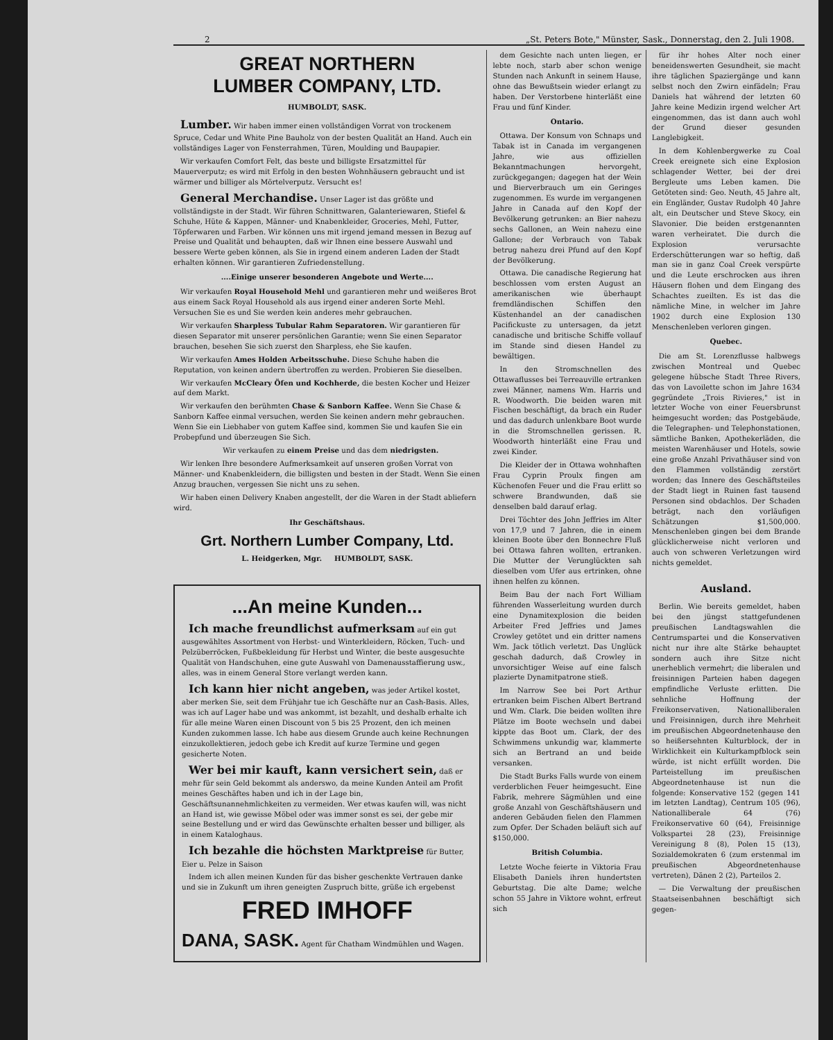2 „St. Peters Bote," Münster, Sask., Donnerstag, den 2. Juli 1908.
GREAT NORTHERN
LUMBER COMPANY, LTD.
HUMBOLDT, SASK.
Lumber. Wir haben immer einen vollständigen Vorrat von trockenem Spruce, Cedar und White Pine Bauholz von der besten Qualität an Hand. Auch ein vollständiges Lager von Fensterrahmen, Türen, Moulding und Baupapier.
Wir verkaufen Comfort Felt, das beste und billigste Ersatzmittel für Mauerverputz; es wird mit Erfolg in den besten Wohnhäusern gebraucht und ist wärmer und billiger als Mörtelverputz. Versucht es!
General Merchandise. Unser Lager ist das größte und vollständigste in der Stadt. Wir führen Schnittwaren, Galanteriewaren, Stiefel & Schuhe, Hüte & Kappen, Männer- und Knabenkleider, Groceries, Mehl, Futter, Töpferwaren und Farben. Wir können uns mit irgend jemand messen in Bezug auf Preise und Qualität und behaupten, daß wir Ihnen eine bessere Auswahl und bessere Werte geben können, als Sie in irgend einem anderen Laden der Stadt erhalten können. Wir garantieren Zufriedenstellung.
....Einige unserer besonderen Angebote und Werte....
Wir verkaufen Royal Household Mehl und garantieren mehr und weißeres Brot aus einem Sack Royal Household als aus irgend einer anderen Sorte Mehl. Versuchen Sie es und Sie werden kein anderes mehr gebrauchen.
Wir verkaufen Sharpless Tubular Rahm Separatoren. Wir garantieren für diesen Separator mit unserer persönlichen Garantie; wenn Sie einen Separator brauchen, besehen Sie sich zuerst den Sharpless, ehe Sie kaufen.
Wir verkaufen Ames Holden Arbeitsschuhe. Diese Schuhe haben die Reputation, von keinen andern übertroffen zu werden. Probieren Sie dieselben.
Wir verkaufen McCleary Öfen und Kochherde, die besten Kocher und Heizer auf dem Markt.
Wir verkaufen den berühmten Chase & Sanborn Kaffee. Wenn Sie Chase & Sanborn Kaffee einmal versuchen, werden Sie keinen andern mehr gebrauchen. Wenn Sie ein Liebhaber von gutem Kaffee sind, kommen Sie und kaufen Sie ein Probepfund und überzeugen Sie Sich.
Wir verkaufen zu einem Preise und das dem niedrigsten.
Wir lenken Ihre besondere Aufmerksamkeit auf unseren großen Vorrat von Männer- und Knabenkleidern, die billigsten und besten in der Stadt. Wenn Sie einen Anzug brauchen, vergessen Sie nicht uns zu sehen.
Wir haben einen Delivery Knaben angestellt, der die Waren in der Stadt abliefern wird.
Ihr Geschäftshaus.
Grt. Northern Lumber Company, Ltd.
L. Heidgerken, Mgr. HUMBOLDT, SASK.
...An meine Kunden...
Ich mache freundlichst aufmerksam auf ein gut ausgewähltes Assortment von Herbst- und Winterkleidern, Röcken, Tuch- und Pelzüberröcken, Fußbekleidung für Herbst und Winter, die beste ausgesuchte Qualität von Handschuhen, eine gute Auswahl von Damenausstaffierung usw., alles, was in einem General Store verlangt werden kann.
Ich kann hier nicht angeben, was jeder Artikel kostet, aber merken Sie, seit dem Frühjahr tue ich Geschäfte nur an Cash-Basis. Alles, was ich auf Lager habe und was ankommt, ist bezahlt, und deshalb erhalte ich für alle meine Waren einen Discount von 5 bis 25 Prozent, den ich meinen Kunden zukommen lasse. Ich habe aus diesem Grunde auch keine Rechnungen einzukollektieren, jedoch gebe ich Kredit auf kurze Termine und gegen gesicherte Noten.
Wer bei mir kauft, kann versichert sein, daß er mehr für sein Geld bekommt als anderswo, da meine Kunden Anteil am Profit meines Geschäftes haben und ich in der Lage bin, Geschäftsunannehmlichkeiten zu vermeiden. Wer etwas kaufen will, was nicht an Hand ist, wie gewisse Möbel oder was immer sonst es sei, der gebe mir seine Bestellung und er wird das Gewünschte erhalten besser und billiger, als in einem Kataloghaus.
Ich bezahle die höchsten Marktpreise für Butter, Eier u. Pelze in Saison
Indem ich allen meinen Kunden für das bisher geschenkte Vertrauen danke und sie in Zukunft um ihren geneigten Zuspruch bitte, grüße ich ergebenst
FRED IMHOFF
DANA, SASK. Agent für Chatham Windmühlen und Wagen.
dem Gesichte nach unten liegen, er lebte noch, starb aber schon wenige Stunden nach Ankunft in seinem Hause, ohne das Bewußtsein wieder erlangt zu haben. Der Verstorbene hinterläßt eine Frau und fünf Kinder.
Ontario.
Ottawa. Der Konsum von Schnaps und Tabak ist in Canada im vergangenen Jahre, wie aus offiziellen Bekanntmachungen hervorgeht, zurückgegangen; dagegen hat der Wein und Bierverbrauch um ein Geringes zugenommen. Es wurde im vergangenen Jahre in Canada auf den Kopf der Bevölkerung getrunken: an Bier nahezu sechs Gallonen, an Wein nahezu eine Gallone; der Verbrauch von Tabak betrug nahezu drei Pfund auf den Kopf der Bevölkerung.
Ottawa. Die canadische Regierung hat beschlossen vom ersten August an amerikanischen wie überhaupt fremdländischen Schiffen den Küstenhandel an der canadischen Pacifickuste zu untersagen, da jetzt canadische und britische Schiffe vollauf im Stande sind diesen Handel zu bewältigen.
In den Stromschnellen des Ottawaflusses bei Terreauville ertranken zwei Männer, namens Wm. Harris und R. Woodworth. Die beiden waren mit Fischen beschäftigt, da brach ein Ruder und das dadurch unlenkbare Boot wurde in die Stromschnellen gerissen. R. Woodworth hinterläßt eine Frau und zwei Kinder.
Die Kleider der in Ottawa wohnhaften Frau Cyprin Proulx fingen am Küchenofen Feuer und die Frau erlitt so schwere Brandwunden, daß sie denselben bald darauf erlag.
Drei Töchter des John Jeffries im Alter von 17,9 und 7 Jahren, die in einem kleinen Boote über den Bonnechre Fluß bei Ottawa fahren wollten, ertranken. Die Mutter der Verunglückten sah dieselben vom Ufer aus ertrinken, ohne ihnen helfen zu können.
Beim Bau der nach Fort William führenden Wasserleitung wurden durch eine Dynamitexplosion die beiden Arbeiter Fred Jeffries und James Crowley getötet und ein dritter namens Wm. Jack tötlich verletzt. Das Unglück geschah dadurch, daß Crowley in unvorsichtiger Weise auf eine falsch plazierte Dynamitpatrone stieß.
Im Narrow See bei Port Arthur ertranken beim Fischen Albert Bertrand und Wm. Clark. Die beiden wollten ihre Plätze im Boote wechseln und dabei kippte das Boot um. Clark, der des Schwimmens unkundig war, klammerte sich an Bertrand an und beide versanken.
Die Stadt Burks Falls wurde von einem verderblichen Feuer heimgesucht. Eine Fabrik, mehrere Sägmühlen und eine große Anzahl von Geschäftshäusern und anderen Gebäuden fielen den Flammen zum Opfer. Der Schaden beläuft sich auf $150,000.
British Columbia.
Letzte Woche feierte in Viktoria Frau Elisabeth Daniels ihren hundertsten Geburtstag. Die alte Dame; welche schon 55 Jahre in Viktore wohnt, erfreut sich
für ihr hohes Alter noch einer beneidenswerten Gesundheit, sie macht ihre täglichen Spaziergänge und kann selbst noch den Zwirn einfädeln; Frau Daniels hat während der letzten 60 Jahre keine Medizin irgend welcher Art eingenommen, das ist dann auch wohl der Grund dieser gesunden Langlebigkeit.
In dem Kohlenbergwerke zu Coal Creek ereignete sich eine Explosion schlagender Wetter, bei der drei Bergleute ums Leben kamen. Die Getöteten sind: Geo. Neuth, 45 Jahre alt, ein Engländer, Gustav Rudolph 40 Jahre alt, ein Deutscher und Steve Skocy, ein Slavonier. Die beiden erstgenannten waren verheiratet. Die durch die Explosion verursachte Erderschütterungen war so heftig, daß man sie in ganz Coal Creek verspürte und die Leute erschrocken aus ihren Häusern flohen und dem Eingang des Schachtes zueilten. Es ist das die nämliche Mine, in welcher im Jahre 1902 durch eine Explosion 130 Menschenleben verloren gingen.
Quebec.
Die am St. Lorenzflusse halbwegs zwischen Montreal und Quebec gelegene hübsche Stadt Three Rivers, das von Lavoilette schon im Jahre 1634 gegründete „Trois Rivieres," ist in letzter Woche von einer Feuersbrunst heimgesucht worden; das Postgebäude, die Telegraphen- und Telephonstationen, sämtliche Banken, Apothekerläden, die meisten Warenhäuser und Hotels, sowie eine große Anzahl Privathäuser sind von den Flammen vollständig zerstört worden; das Innere des Geschäftsteiles der Stadt liegt in Ruinen fast tausend Personen sind obdachlos. Der Schaden beträgt, nach den vorläufigen Schätzungen $1,500,000. Menschenleben gingen bei dem Brande glücklicherweise nicht verloren und auch von schweren Verletzungen wird nichts gemeldet.
Ausland.
Berlin. Wie bereits gemeldet, haben bei den jüngst stattgefundenen preußischen Landtagswahlen die Centrumspartei und die Konservativen nicht nur ihre alte Stärke behauptet sondern auch ihre Sitze nicht unerheblich vermehrt; die liberalen und freisinnigen Parteien haben dagegen empfindliche Verluste erlitten. Die sehnliche Hoffnung der Freikonservativen, Nationalliberalen und Freisinnigen, durch ihre Mehrheit im preußischen Abgeordnetenhause den so heißersehnten Kulturblock, der in Wirklichkeit ein Kulturkampfblock sein würde, ist nicht erfüllt worden. Die Parteistellung im preußischen Abgeordnetenhause ist nun die folgende: Konservative 152 (gegen 141 im letzten Landtag), Centrum 105 (96), Nationalliberale 64 (76) Freikonservative 60 (64), Freisinnige Volkspartei 28 (23), Freisinnige Vereinigung 8 (8), Polen 15 (13), Sozialdemokraten 6 (zum erstenmal im preußischen Abgeordnetenhause vertreten), Dänen 2 (2), Parteilos 2.
— Die Verwaltung der preußischen Staatseisenbahnen beschäftigt sich gegen-